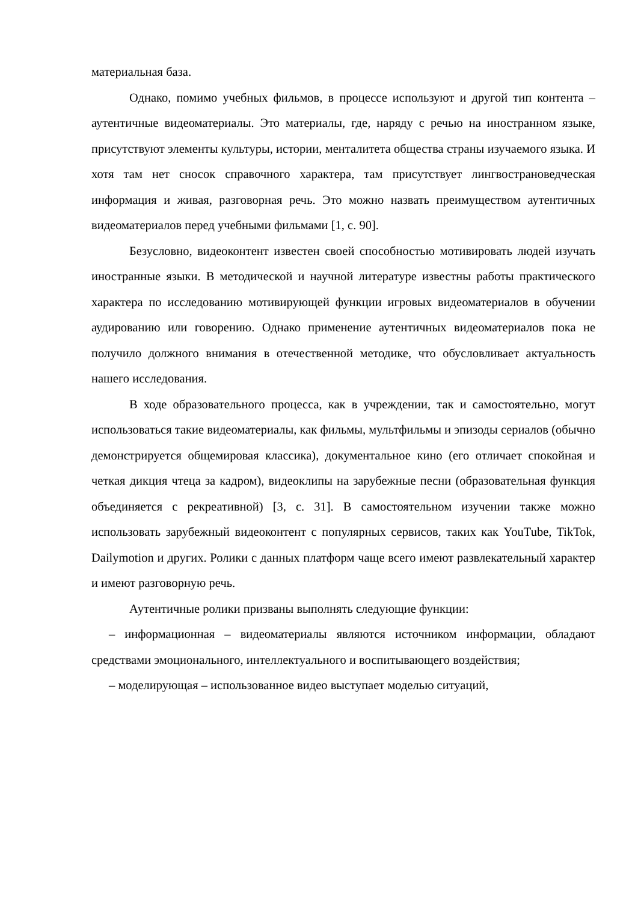материальная база.
Однако, помимо учебных фильмов, в процессе используют и другой тип контента – аутентичные видеоматериалы. Это материалы, где, наряду с речью на иностранном языке, присутствуют элементы культуры, истории, менталитета общества страны изучаемого языка. И хотя там нет сносок справочного характера, там присутствует лингвострановедческая информация и живая, разговорная речь. Это можно назвать преимуществом аутентичных видеоматериалов перед учебными фильмами [1, с. 90].
Безусловно, видеоконтент известен своей способностью мотивировать людей изучать иностранные языки. В методической и научной литературе известны работы практического характера по исследованию мотивирующей функции игровых видеоматериалов в обучении аудированию или говорению. Однако применение аутентичных видеоматериалов пока не получило должного внимания в отечественной методике, что обусловливает актуальность нашего исследования.
В ходе образовательного процесса, как в учреждении, так и самостоятельно, могут использоваться такие видеоматериалы, как фильмы, мультфильмы и эпизоды сериалов (обычно демонстрируется общемировая классика), документальное кино (его отличает спокойная и четкая дикция чтеца за кадром), видеоклипы на зарубежные песни (образовательная функция объединяется с рекреативной) [3, с. 31]. В самостоятельном изучении также можно использовать зарубежный видеоконтент с популярных сервисов, таких как YouTube, TikTok, Dailymotion и других. Ролики с данных платформ чаще всего имеют развлекательный характер и имеют разговорную речь.
Аутентичные ролики призваны выполнять следующие функции:
– информационная – видеоматериалы являются источником информации, обладают средствами эмоционального, интеллектуального и воспитывающего воздействия;
– моделирующая – использованное видео выступает моделью ситуаций,